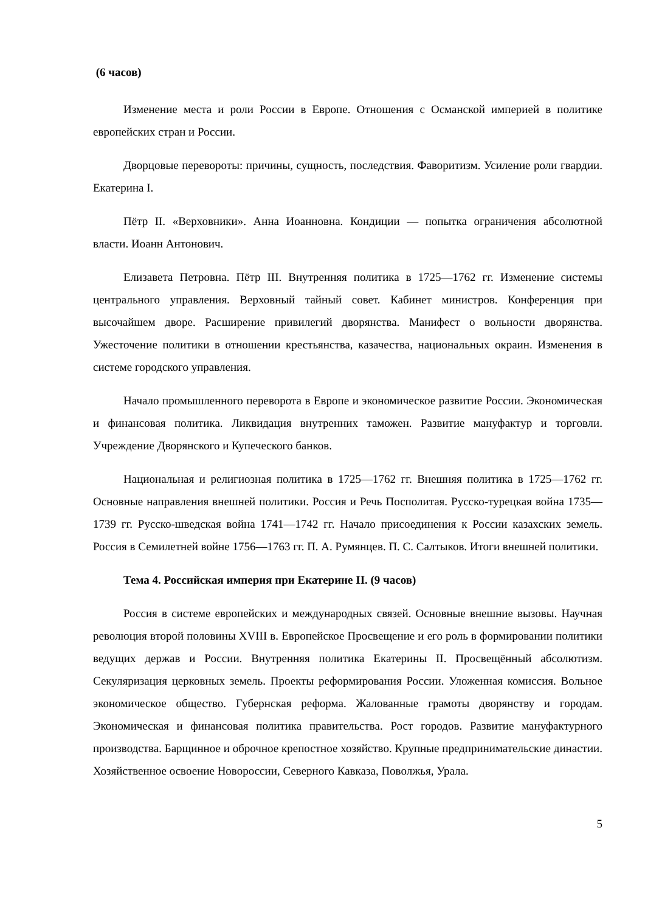(6 часов)
Изменение места и роли России в Европе. Отношения с Османской империей в политике европейских стран и России.
Дворцовые перевороты: причины, сущность, последствия. Фаворитизм. Усиление роли гвардии. Екатерина I.
Пётр II. «Верховники». Анна Иоанновна. Кондиции — попытка ограничения абсолютной власти. Иоанн Антонович.
Елизавета Петровна. Пётр III. Внутренняя политика в 1725—1762 гг. Изменение системы центрального управления. Верховный тайный совет. Кабинет министров. Конференция при высочайшем дворе. Расширение привилегий дворянства. Манифест о вольности дворянства. Ужесточение политики в отношении крестьянства, казачества, национальных окраин. Изменения в системе городского управления.
Начало промышленного переворота в Европе и экономическое развитие России. Экономическая и финансовая политика. Ликвидация внутренних таможен. Развитие мануфактур и торговли. Учреждение Дворянского и Купеческого банков.
Национальная и религиозная политика в 1725—1762 гг. Внешняя политика в 1725—1762 гг. Основные направления внешней политики. Россия и Речь Посполитая. Русско-турецкая война 1735—1739 гг. Русско-шведская война 1741—1742 гг. Начало присоединения к России казахских земель. Россия в Семилетней войне 1756—1763 гг. П. А. Румянцев. П. С. Салтыков. Итоги внешней политики.
Тема 4. Российская империя при Екатерине II. (9 часов)
Россия в системе европейских и международных связей. Основные внешние вызовы. Научная революция второй половины XVIII в. Европейское Просвещение и его роль в формировании политики ведущих держав и России. Внутренняя политика Екатерины II. Просвещённый абсолютизм. Секуляризация церковных земель. Проекты реформирования России. Уложенная комиссия. Вольное экономическое общество. Губернская реформа. Жалованные грамоты дворянству и городам. Экономическая и финансовая политика правительства. Рост городов. Развитие мануфактурного производства. Барщинное и оброчное крепостное хозяйство. Крупные предпринимательские династии. Хозяйственное освоение Новороссии, Северного Кавказа, Поволжья, Урала.
5